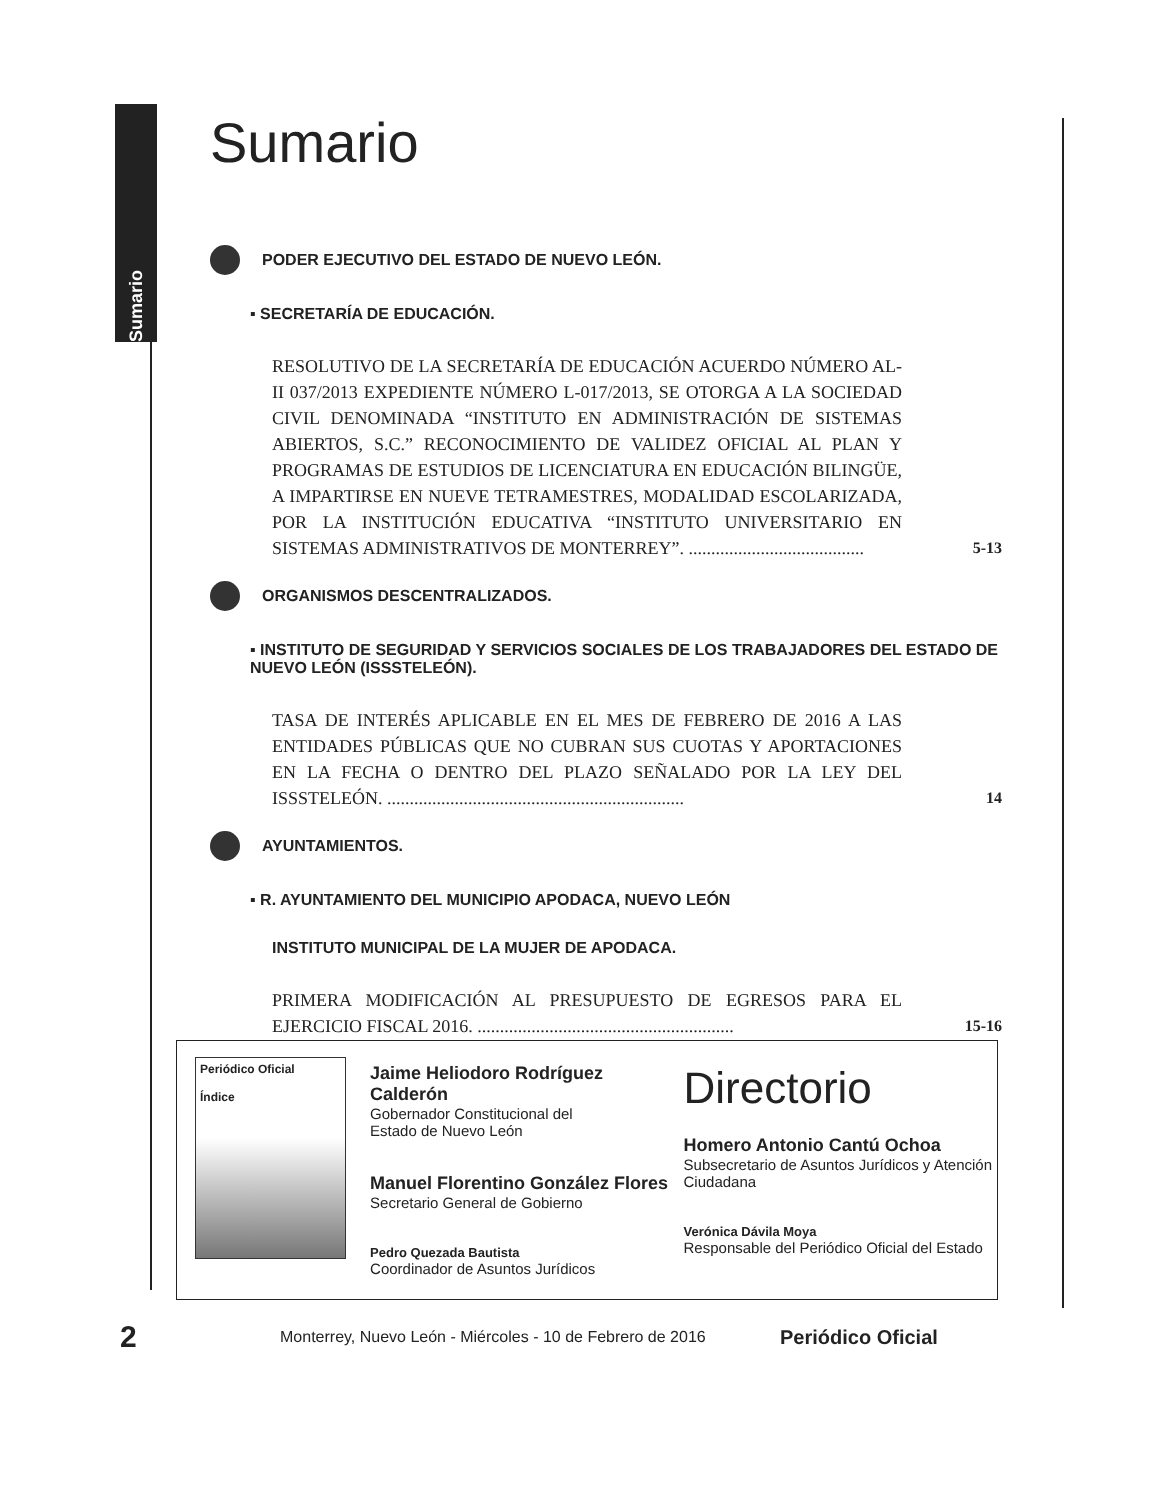Sumario
Sumario
PODER EJECUTIVO DEL ESTADO DE NUEVO LEÓN.
▪ SECRETARÍA DE EDUCACIÓN.
RESOLUTIVO DE LA SECRETARÍA DE EDUCACIÓN ACUERDO NÚMERO AL-II 037/2013 EXPEDIENTE NÚMERO L-017/2013, SE OTORGA A LA SOCIEDAD CIVIL DENOMINADA “INSTITUTO EN ADMINISTRACIÓN DE SISTEMAS ABIERTOS, S.C.” RECONOCIMIENTO DE VALIDEZ OFICIAL AL PLAN Y PROGRAMAS DE ESTUDIOS DE LICENCIATURA EN EDUCACIÓN BILINGÜE, A IMPARTIRSE EN NUEVE TETRAMESTRES, MODALIDAD ESCOLARIZADA, POR LA INSTITUCIÓN EDUCATIVA “INSTITUTO UNIVERSITARIO EN SISTEMAS ADMINISTRATIVOS DE MONTERREY”. .......................................
5-13
ORGANISMOS DESCENTRALIZADOS.
▪ INSTITUTO DE SEGURIDAD Y SERVICIOS SOCIALES DE LOS TRABAJADORES DEL ESTADO DE NUEVO LEÓN (ISSSTELEÓN).
TASA DE INTERÉS APLICABLE EN EL MES DE FEBRERO DE 2016 A LAS ENTIDADES PÚBLICAS QUE NO CUBRAN SUS CUOTAS Y APORTACIONES EN LA FECHA O DENTRO DEL PLAZO SEÑALADO POR LA LEY DEL ISSSTELEÓN. ..................................................................
14
AYUNTAMIENTOS.
▪ R. AYUNTAMIENTO DEL MUNICIPIO APODACA, NUEVO LEÓN
INSTITUTO MUNICIPAL DE LA MUJER DE APODACA.
PRIMERA MODIFICACIÓN AL PRESUPUESTO DE EGRESOS PARA EL EJERCICIO FISCAL 2016. .........................................................
15-16
Periódico Oficial
Índice
Jaime Heliodoro Rodríguez Calderón
Gobernador Constitucional del
Estado de Nuevo León
Manuel Florentino González Flores
Secretario General de Gobierno
Pedro Quezada Bautista
Coordinador de Asuntos Jurídicos
Directorio
Homero Antonio Cantú Ochoa
Subsecretario de Asuntos Jurídicos y Atención Ciudadana
Verónica Dávila Moya
Responsable del Periódico Oficial del Estado
2 Monterrey, Nuevo León - Miércoles - 10 de Febrero de 2016 Periódico Oficial